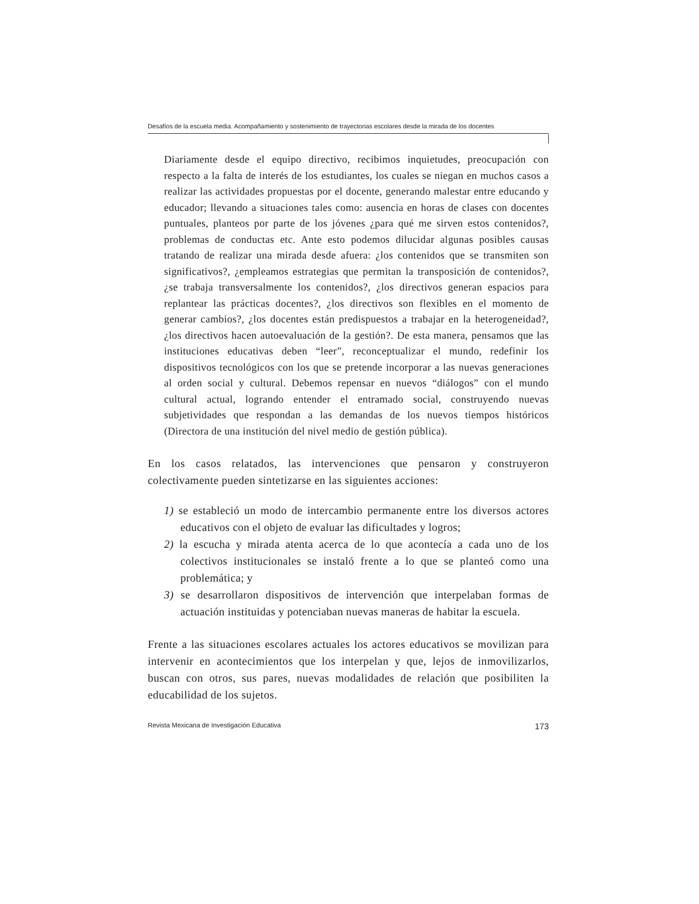Desafíos de la escuela media. Acompañamiento y sostenimiento de trayectorias escolares desde la mirada de los docentes
Diariamente desde el equipo directivo, recibimos inquietudes, preocupación con respecto a la falta de interés de los estudiantes, los cuales se niegan en muchos casos a realizar las actividades propuestas por el docente, generando malestar entre educando y educador; llevando a situaciones tales como: ausencia en horas de clases con docentes puntuales, planteos por parte de los jóvenes ¿para qué me sirven estos contenidos?, problemas de conductas etc. Ante esto podemos dilucidar algunas posibles causas tratando de realizar una mirada desde afuera: ¿los contenidos que se transmiten son significativos?, ¿empleamos estrategias que permitan la transposición de contenidos?, ¿se trabaja transversalmente los contenidos?, ¿los directivos generan espacios para replantear las prácticas docentes?, ¿los directivos son flexibles en el momento de generar cambios?, ¿los docentes están predispuestos a trabajar en la heterogeneidad?, ¿los directivos hacen autoevaluación de la gestión?. De esta manera, pensamos que las instituciones educativas deben “leer”, reconceptualizar el mundo, redefinir los dispositivos tecnológicos con los que se pretende incorporar a las nuevas generaciones al orden social y cultural. Debemos repensar en nuevos “diálogos” con el mundo cultural actual, logrando entender el entramado social, construyendo nuevas subjetividades que respondan a las demandas de los nuevos tiempos históricos (Directora de una institución del nivel medio de gestión pública).
En los casos relatados, las intervenciones que pensaron y construyeron colectivamente pueden sintetizarse en las siguientes acciones:
1) se estableció un modo de intercambio permanente entre los diversos actores educativos con el objeto de evaluar las dificultades y logros;
2) la escucha y mirada atenta acerca de lo que acontecía a cada uno de los colectivos institucionales se instaló frente a lo que se planteó como una problemática; y
3) se desarrollaron dispositivos de intervención que interpelaban formas de actuación instituidas y potenciaban nuevas maneras de habitar la escuela.
Frente a las situaciones escolares actuales los actores educativos se movilizan para intervenir en acontecimientos que los interpelan y que, lejos de inmovilizarlos, buscan con otros, sus pares, nuevas modalidades de relación que posibiliten la educabilidad de los sujetos.
Revista Mexicana de Investigación Educativa 173